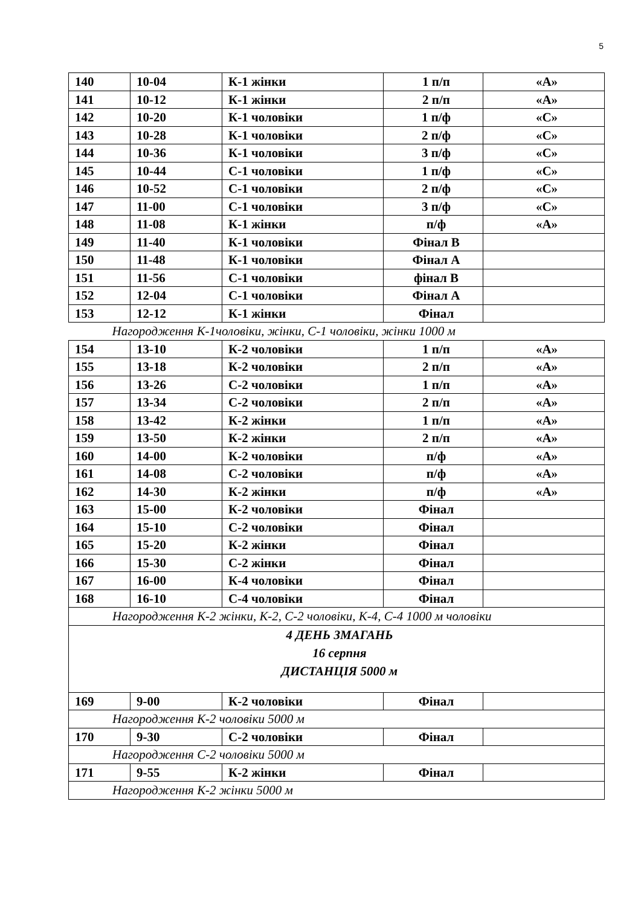5
| 140 | 10-04 | К-1 жінки | 1 п/п | «А» |
| 141 | 10-12 | К-1 жінки | 2 п/п | «А» |
| 142 | 10-20 | К-1 чоловіки | 1 п/ф | «С» |
| 143 | 10-28 | К-1 чоловіки | 2 п/ф | «С» |
| 144 | 10-36 | К-1 чоловіки | 3 п/ф | «С» |
| 145 | 10-44 | С-1 чоловіки | 1 п/ф | «С» |
| 146 | 10-52 | С-1 чоловіки | 2 п/ф | «С» |
| 147 | 11-00 | С-1 чоловіки | 3 п/ф | «С» |
| 148 | 11-08 | К-1 жінки | п/ф | «А» |
| 149 | 11-40 | К-1 чоловіки | Фінал В | |
| 150 | 11-48 | К-1 чоловіки | Фінал А | |
| 151 | 11-56 | С-1 чоловіки | фінал В | |
| 152 | 12-04 | С-1 чоловіки | Фінал А | |
| 153 | 12-12 | К-1 жінки | Фінал | |
| Нагородження К-1чоловіки, жінки, С-1 чоловіки, жінки 1000 м | | | | |
| 154 | 13-10 | К-2 чоловіки | 1 п/п | «А» |
| 155 | 13-18 | К-2 чоловіки | 2 п/п | «А» |
| 156 | 13-26 | С-2 чоловіки | 1 п/п | «А» |
| 157 | 13-34 | С-2 чоловіки | 2 п/п | «А» |
| 158 | 13-42 | К-2 жінки | 1 п/п | «А» |
| 159 | 13-50 | К-2 жінки | 2 п/п | «А» |
| 160 | 14-00 | К-2 чоловіки | п/ф | «А» |
| 161 | 14-08 | С-2 чоловіки | п/ф | «А» |
| 162 | 14-30 | К-2 жінки | п/ф | «А» |
| 163 | 15-00 | К-2 чоловіки | Фінал | |
| 164 | 15-10 | С-2 чоловіки | Фінал | |
| 165 | 15-20 | К-2 жінки | Фінал | |
| 166 | 15-30 | С-2 жінки | Фінал | |
| 167 | 16-00 | К-4 чоловіки | Фінал | |
| 168 | 16-10 | С-4 чоловіки | Фінал | |
| Нагородження К-2 жінки, К-2, С-2 чоловіки, К-4, С-4 1000 м чоловіки | | | | |
| 4 ДЕНЬ ЗМАГАНЬ 16 серпня ДИСТАНЦІЯ 5000 м | | | | |
| 169 | 9-00 | К-2 чоловіки | Фінал | |
| Нагородження К-2 чоловіки 5000 м | | | | |
| 170 | 9-30 | С-2 чоловіки | Фінал | |
| Нагородження С-2 чоловіки 5000 м | | | | |
| 171 | 9-55 | К-2 жінки | Фінал | |
| Нагородження К-2 жінки 5000 м | | | | |